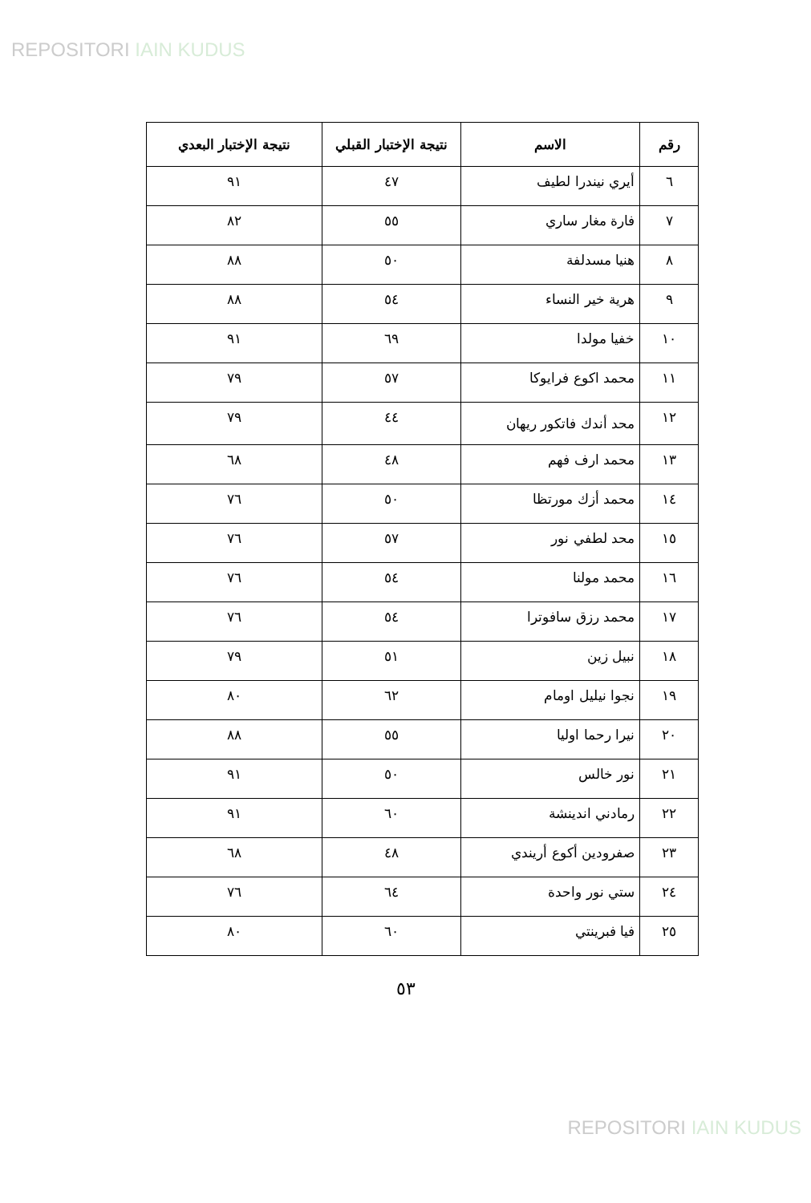REPOSITORI IAIN KUDUS
| رقم | الاسم | نتيجة الإختبار القبلي | نتيجة الإختبار البعدي |
| --- | --- | --- | --- |
| ٦ | أيري نيندرا لطيف | ٤٧ | ٩١ |
| ٧ | فارة مغار ساري | ٥٥ | ٨٢ |
| ٨ | هنيا مسدلفة | ٥٠ | ٨٨ |
| ٩ | هرية خير النساء | ٥٤ | ٨٨ |
| ١٠ | خفيا مولدا | ٦٩ | ٩١ |
| ١١ | محمد اكوع فرايوكا | ٥٧ | ٧٩ |
| ١٢ | محد أندك فاتكور ريهان | ٤٤ | ٧٩ |
| ١٣ | محمد ارف فهم | ٤٨ | ٦٨ |
| ١٤ | محمد أزك مورتظا | ٥٠ | ٧٦ |
| ١٥ | محد لطفي نور | ٥٧ | ٧٦ |
| ١٦ | محمد مولنا | ٥٤ | ٧٦ |
| ١٧ | محمد رزق سافوترا | ٥٤ | ٧٦ |
| ١٨ | نبيل زين | ٥١ | ٧٩ |
| ١٩ | نجوا نيليل اومام | ٦٢ | ٨٠ |
| ٢٠ | نيرا رحما اوليا | ٥٥ | ٨٨ |
| ٢١ | نور خالس | ٥٠ | ٩١ |
| ٢٢ | رمادني اندينشة | ٦٠ | ٩١ |
| ٢٣ | صفرودين أكوع أريندي | ٤٨ | ٦٨ |
| ٢٤ | ستي نور واحدة | ٦٤ | ٧٦ |
| ٢٥ | فيا فبرينتي | ٦٠ | ٨٠ |
٥٣
REPOSITORI IAIN KUDUS